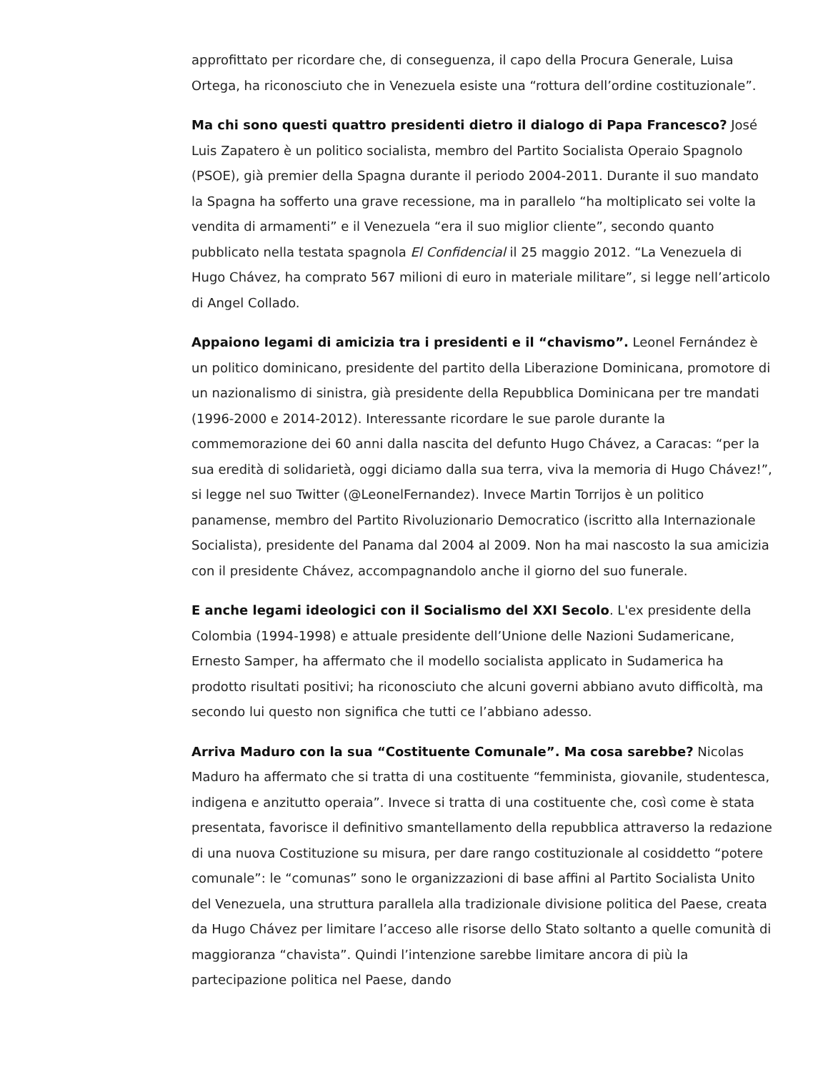approfittato per ricordare che, di conseguenza, il capo della Procura Generale, Luisa Ortega, ha riconosciuto che in Venezuela esiste una “rottura dell’ordine costituzionale”.
Ma chi sono questi quattro presidenti dietro il dialogo di Papa Francesco? José Luis Zapatero è un politico socialista, membro del Partito Socialista Operaio Spagnolo (PSOE), già premier della Spagna durante il periodo 2004-2011. Durante il suo mandato la Spagna ha sofferto una grave recessione, ma in parallelo “ha moltiplicato sei volte la vendita di armamenti” e il Venezuela “era il suo miglior cliente”, secondo quanto pubblicato nella testata spagnola El Confidencial il 25 maggio 2012. “La Venezuela di Hugo Chávez, ha comprato 567 milioni di euro in materiale militare”, si legge nell’articolo di Angel Collado.
Appaiono legami di amicizia tra i presidenti e il “chavismo”. Leonel Fernández è un politico dominicano, presidente del partito della Liberazione Dominicana, promotore di un nazionalismo di sinistra, già presidente della Repubblica Dominicana per tre mandati (1996-2000 e 2014-2012). Interessante ricordare le sue parole durante la commemorazione dei 60 anni dalla nascita del defunto Hugo Chávez, a Caracas: “per la sua eredità di solidarietà, oggi diciamo dalla sua terra, viva la memoria di Hugo Chávez!”, si legge nel suo Twitter (@LeonelFernandez). Invece Martin Torrijos è un politico panamense, membro del Partito Rivoluzionario Democratico (iscritto alla Internazionale Socialista), presidente del Panama dal 2004 al 2009. Non ha mai nascosto la sua amicizia con il presidente Chávez, accompagnandolo anche il giorno del suo funerale.
E anche legami ideologici con il Socialismo del XXI Secolo. L'ex presidente della Colombia (1994-1998) e attuale presidente dell’Unione delle Nazioni Sudamericane, Ernesto Samper, ha affermato che il modello socialista applicato in Sudamerica ha prodotto risultati positivi; ha riconosciuto che alcuni governi abbiano avuto difficoltà, ma secondo lui questo non significa che tutti ce l’abbiano adesso.
Arriva Maduro con la sua “Costituente Comunale”. Ma cosa sarebbe? Nicolas Maduro ha affermato che si tratta di una costituente “femminista, giovanile, studentesca, indigena e anzitutto operaia”. Invece si tratta di una costituente che, così come è stata presentata, favorisce il definitivo smantellamento della repubblica attraverso la redazione di una nuova Costituzione su misura, per dare rango costituzionale al cosiddetto “potere comunale”: le “comunas” sono le organizzazioni di base affini al Partito Socialista Unito del Venezuela, una struttura parallela alla tradizionale divisione politica del Paese, creata da Hugo Chávez per limitare l’acceso alle risorse dello Stato soltanto a quelle comunità di maggioranza “chavista”. Quindi l’intenzione sarebbe limitare ancora di più la partecipazione politica nel Paese, dando